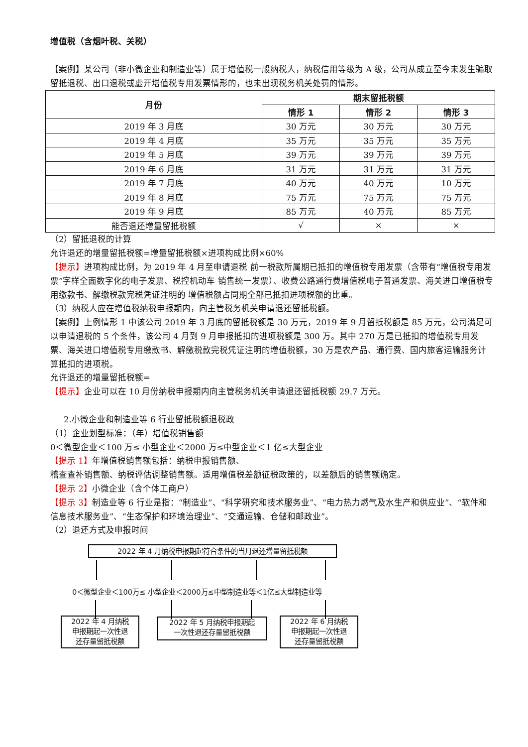增值税（含烟叶税、关税）
【案例】某公司（非小微企业和制造业等）属于增值税一般纳税人，纳税信用等级为 A 级，公司从成立至今未发生骗取留抵退税、出口退税或虚开增值税专用发票情形的，也未出现税务机关处罚的情形。
| 月份 | 期末留抵税额 | | |
| --- | --- | --- | --- |
| | 情形 1 | 情形 2 | 情形 3 |
| 2019 年 3 月底 | 30 万元 | 30 万元 | 30 万元 |
| 2019 年 4 月底 | 35 万元 | 35 万元 | 35 万元 |
| 2019 年 5 月底 | 39 万元 | 39 万元 | 39 万元 |
| 2019 年 6 月底 | 31 万元 | 31 万元 | 31 万元 |
| 2019 年 7 月底 | 40 万元 | 40 万元 | 10 万元 |
| 2019 年 8 月底 | 75 万元 | 75 万元 | 75 万元 |
| 2019 年 9 月底 | 85 万元 | 40 万元 | 85 万元 |
| 能否退还增量留抵税额 | √ | × | × |
（2）留抵退税的计算
允许退还的增量留抵税额=增量留抵税额×进项构成比例×60%
【提示】进项构成比例，为 2019 年 4 月至申请退税 前一税款所属期已抵扣的增值税专用发票（含带有“增值税专用发票”字样全面数字化的电子发票、税控机动车 销售统一发票）、收费公路通行费增值税电子普通发票、海关进口增值税专用缴款书、解缴税款完税凭证注明的 增值税额占同期全部已抵扣进项税额的比重。
（3）纳税人应在增值税纳税申报期内，向主管税务机关申请退还留抵税额。
【案例】上例情形 1 中该公司 2019 年 3 月底的留抵税额是 30 万元，2019 年 9 月留抵税额是 85 万元，公司满足可以申请退税的 5 个条件，该公司 4 月到 9 月申报抵扣的进项税额是 300 万。其中 270 万是已抵扣的增值税专用发票、海关进口增值税专用缴款书、解缴税款完税凭证注明的增值税额，30 万是农产品、通行费、国内旅客运输服务计算抵扣的进项税。
允许退还的增量留抵税额=
【提示】企业可以在 10 月份纳税申报期内向主管税务机关申请退还留抵税额 29.7 万元。
2.小微企业和制造业等 6 行业留抵税额退税政
（1）企业划型标准：（年）增值税销售额
0＜微型企业＜100 万≤ 小型企业＜2000 万≤中型企业＜1 亿≤大型企业
【提示 1】年增值税销售额包括：纳税申报销售额、
稽查查补销售额、纳税评估调整销售额。适用增值税差额征税政策的，以差额后的销售额确定。
【提示 2】小微企业（含个体工商户）
【提示 3】制造业等 6 行业是指：“制造业”、“科学研究和技术服务业”、“电力热力燃气及水生产和供应业”、“软件和信息技术服务业”、“生态保护和环境治理业”、“交通运输、仓储和邮政业”。
（2）退还方式及申报时间
2022 年 4 月纳税申报期起符合条件的当月退还增量留抵税额
0＜微型企业＜100万≤ 小型企业＜2000万≤中型制造业等＜1亿≤大型制造业等
2022 年 4 月纳税
申报期起一次性退
还存量留抵税额
2022 年 5 月纳税申报期起
一次性退还存量留抵税额
2022 年 6 月纳税
申报期起一次性退
还存量留抵税额